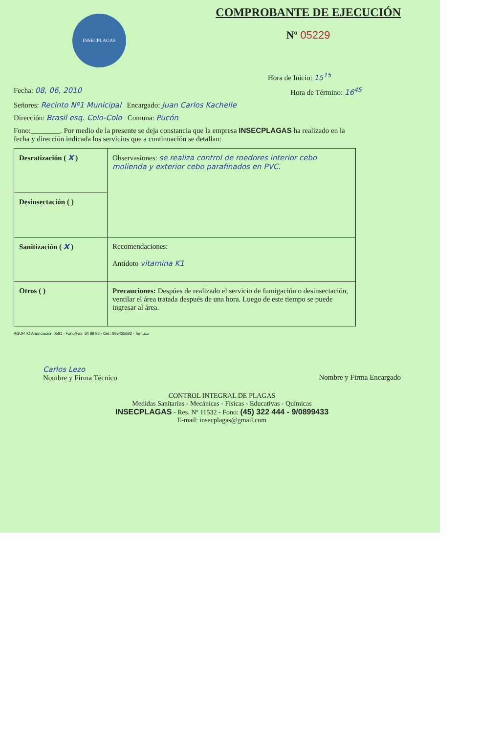INSECPLAGAS
COMPROBANTE DE EJECUCIÓN
Nº 05229
Hora de Inicio: 15<sup>15</sup>
Fecha: 08, 06, 2010 Hora de Término: 16<sup>45</sup>
Señores: Recinto Nº1 Municipal Encargado: Juan Carlos Kachelle
Dirección: Brasil esq. Colo-Colo Comuna: Pucón
Fono:________. Por medio de la presente se deja constancia que la empresa INSECPLAGAS ha realizado en la fecha y dirección indicada los servicios que a continuación se detallan:
| Desratización ( X ) | Observasiones: se realiza control de roedores interior cebo molienda y exterior cebo parafinados en PVC. |
| Desinsectación ( ) | |
| Sanitización ( X ) | Recomendaciones: Antídoto vitamina K1 |
| Otros ( ) | Precauciones: Despúes de realizado el servicio de fumigación o desinsectación, ventilar el área tratada después de una hora. Luego de este tiempo se puede ingresar al área. |
AGURTO Anunciación 0581 - Fono/Fax: 34 89 98 - Cel.: 985425692 - Temuco
Carlos Lezo
Nombre y Firma Técnico
Nombre y Firma Encargado
CONTROL INTEGRAL DE PLAGAS
Medidas Sanitarias - Mecánicas - Físicas - Educativas - Químicas
INSECPLAGAS - Res. Nº 11532 - Fono: (45) 322 444 - 9/0899433
E-mail: insecplagas@gmail.com